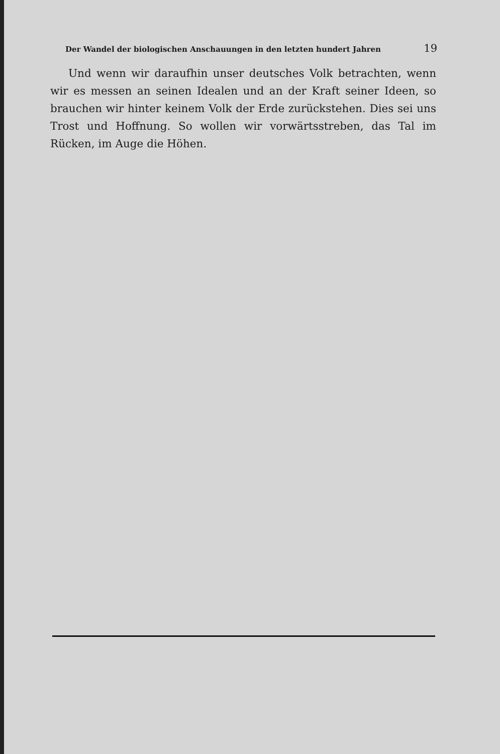Der Wandel der biologischen Anschauungen in den letzten hundert Jahren 19
Und wenn wir daraufhin unser deutsches Volk betrachten, wenn wir es messen an seinen Idealen und an der Kraft seiner Ideen, so brauchen wir hinter keinem Volk der Erde zurückstehen. Dies sei uns Trost und Hoffnung. So wollen wir vorwärtsstreben, das Tal im Rücken, im Auge die Höhen.